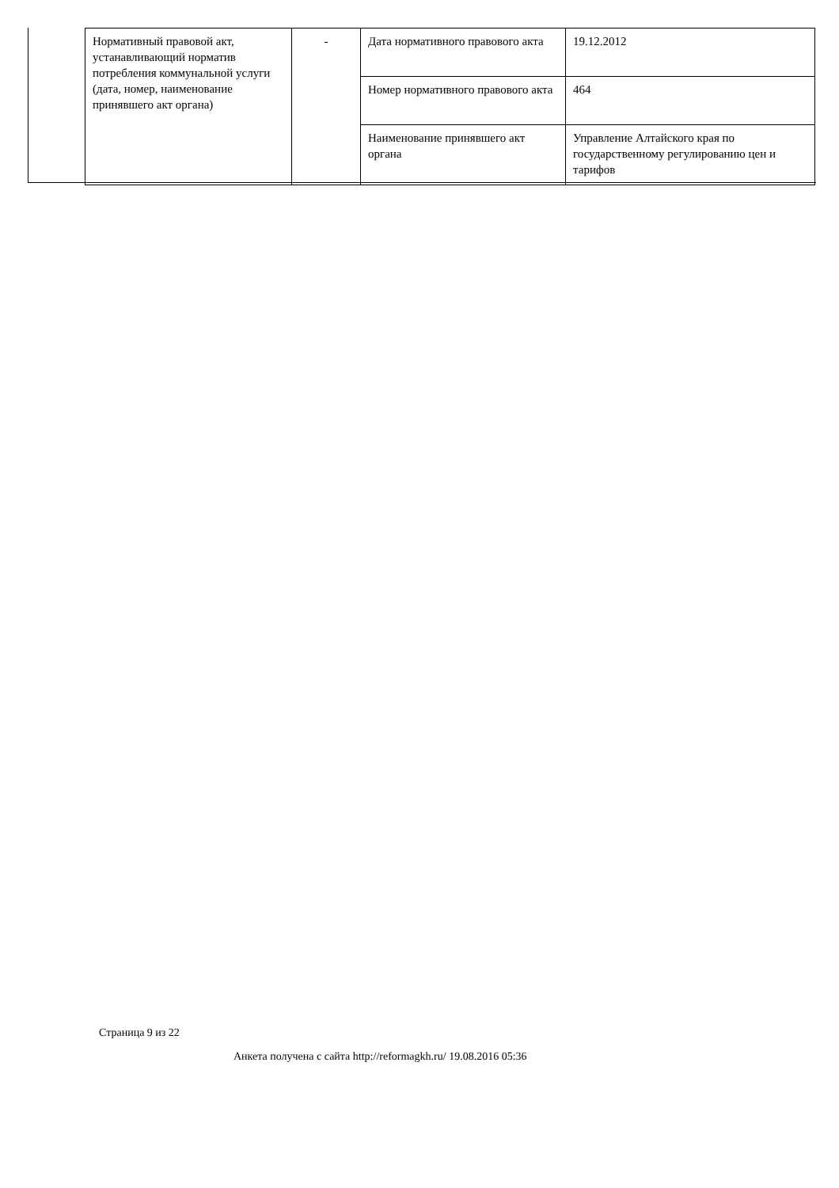| Нормативный правовой акт, устанавливающий норматив потребления коммунальной услуги (дата, номер, наименование принявшего акт органа) | - | Дата нормативного правового акта | 19.12.2012 |
| | | Номер нормативного правового акта | 464 |
| | | Наименование принявшего акт органа | Управление Алтайского края по государственному регулированию цен и тарифов |
Страница 9 из 22
Анкета получена с сайта http://reformagkh.ru/ 19.08.2016 05:36